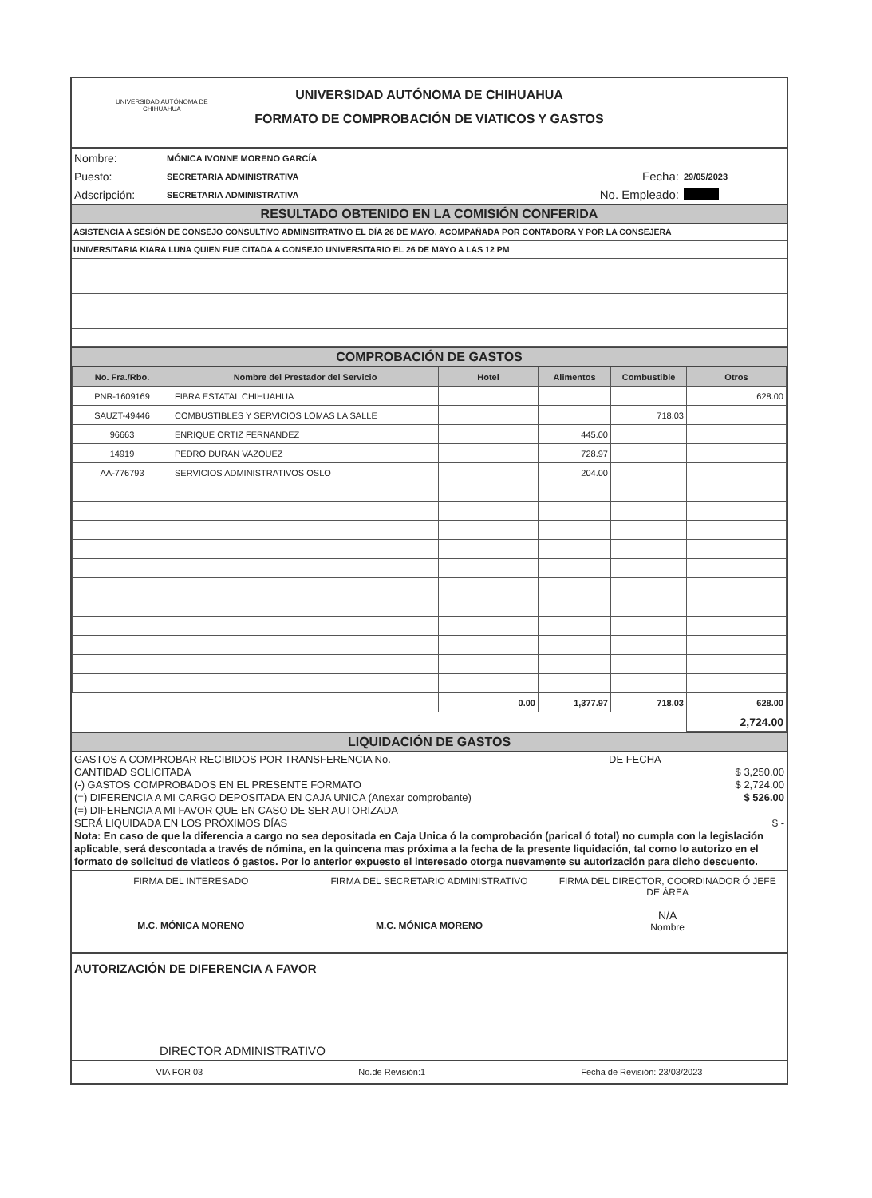UNIVERSIDAD AUTÓNOMA DE
CHIHUAHUA
UNIVERSIDAD AUTÓNOMA DE CHIHUAHUA
FORMATO DE COMPROBACIÓN DE VIATICOS Y GASTOS
| Nombre: | MÓNICA IVONNE MORENO GARCÍA | | |
| Puesto: | SECRETARIA ADMINISTRATIVA | Fecha: | 29/05/2023 |
| Adscripción: | SECRETARIA ADMINISTRATIVA | No. Empleado: | |
RESULTADO OBTENIDO EN LA COMISIÓN CONFERIDA
ASISTENCIA A SESIÓN DE CONSEJO CONSULTIVO ADMINSITRATIVO EL DÍA 26 DE MAYO, ACOMPAÑADA POR CONTADORA Y POR LA CONSEJERA
UNIVERSITARIA KIARA LUNA QUIEN FUE CITADA A CONSEJO UNIVERSITARIO EL 26 DE MAYO A LAS 12 PM
COMPROBACIÓN DE GASTOS
| No. Fra./Rbo. | Nombre del Prestador del Servicio | Hotel | Alimentos | Combustible | Otros |
| --- | --- | --- | --- | --- | --- |
| PNR-1609169 | FIBRA ESTATAL CHIHUAHUA | | | | 628.00 |
| SAUZT-49446 | COMBUSTIBLES Y SERVICIOS LOMAS LA SALLE | | | 718.03 | |
| 96663 | ENRIQUE ORTIZ FERNANDEZ | | 445.00 | | |
| 14919 | PEDRO DURAN VAZQUEZ | | 728.97 | | |
| AA-776793 | SERVICIOS ADMINISTRATIVOS OSLO | | 204.00 | | |
| | | 0.00 | 1,377.97 | 718.03 | 628.00 |
| | | | | | 2,724.00 |
LIQUIDACIÓN DE GASTOS
GASTOS A COMPROBAR RECIBIDOS POR TRANSFERENCIA No. DE FECHA
CANTIDAD SOLICITADA $ 3,250.00
(-) GASTOS COMPROBADOS EN EL PRESENTE FORMATO $ 2,724.00
(=) DIFERENCIA A MI CARGO DEPOSITADA EN CAJA UNICA (Anexar comprobante) $ 526.00
(=) DIFERENCIA A MI FAVOR QUE EN CASO DE SER AUTORIZADA
SERÁ LIQUIDADA EN LOS PRÓXIMOS DÍAS $ -
Nota: En caso de que la diferencia a cargo no sea depositada en Caja Unica ó la comprobación (parical ó total) no cumpla con la legislación aplicable, será descontada a través de nómina, en la quincena mas próxima a la fecha de la presente liquidación, tal como lo autorizo en el formato de solicitud de viaticos ó gastos. Por lo anterior expuesto el interesado otorga nuevamente su autorización para dicho descuento.
FIRMA DEL INTERESADO
M.C. MÓNICA MORENO
FIRMA DEL SECRETARIO ADMINISTRATIVO
M.C. MÓNICA MORENO
FIRMA DEL DIRECTOR, COORDINADOR Ó JEFE DE ÁREA
N/A
Nombre
AUTORIZACIÓN DE DIFERENCIA A FAVOR
DIRECTOR ADMINISTRATIVO
VIA FOR 03 No.de Revisión:1 Fecha de Revisión: 23/03/2023